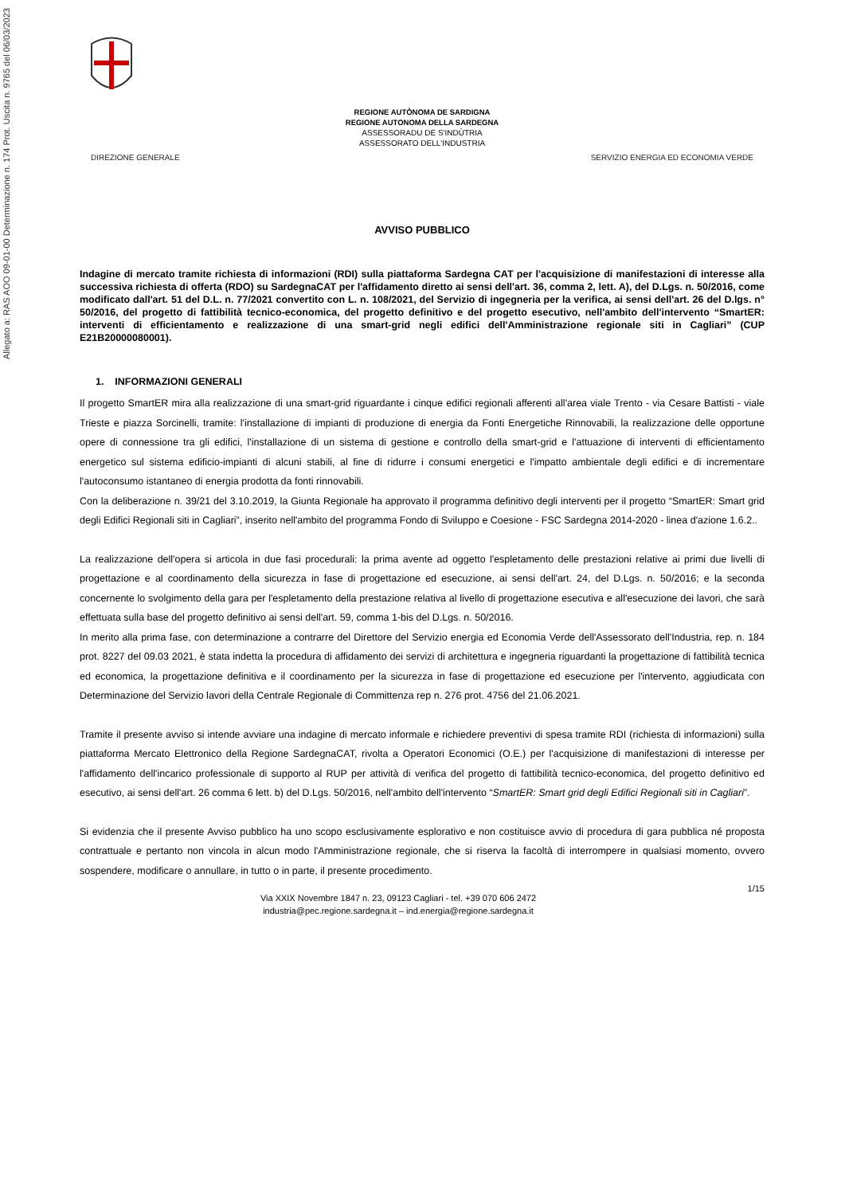Allegato a: RAS AOO 09-01-00 Determinazione n. 174 Prot. Uscita n. 9765 del 06/03/2023
REGIONE AUTÒNOMA DE SARDIGNA
REGIONE AUTONOMA DELLA SARDEGNA
ASSESSORADU DE S'INDÙTRIA
ASSESSORATO DELL'INDUSTRIA
DIREZIONE GENERALE SERVIZIO ENERGIA ED ECONOMIA VERDE
AVVISO PUBBLICO
Indagine di mercato tramite richiesta di informazioni (RDI) sulla piattaforma Sardegna CAT per l'acquisizione di manifestazioni di interesse alla successiva richiesta di offerta (RDO) su SardegnaCAT per l'affidamento diretto ai sensi dell'art. 36, comma 2, lett. A), del D.Lgs. n. 50/2016, come modificato dall'art. 51 del D.L. n. 77/2021 convertito con L. n. 108/2021, del Servizio di ingegneria per la verifica, ai sensi dell'art. 26 del D.lgs. n° 50/2016, del progetto di fattibilità tecnico-economica, del progetto definitivo e del progetto esecutivo, nell'ambito dell'intervento “SmartER: interventi di efficientamento e realizzazione di una smart-grid negli edifici dell'Amministrazione regionale siti in Cagliari” (CUP E21B20000080001).
1. INFORMAZIONI GENERALI
Il progetto SmartER mira alla realizzazione di una smart-grid riguardante i cinque edifici regionali afferenti all'area viale Trento - via Cesare Battisti - viale Trieste e piazza Sorcinelli, tramite: l'installazione di impianti di produzione di energia da Fonti Energetiche Rinnovabili, la realizzazione delle opportune opere di connessione tra gli edifici, l'installazione di un sistema di gestione e controllo della smart-grid e l'attuazione di interventi di efficientamento energetico sul sistema edificio-impianti di alcuni stabili, al fine di ridurre i consumi energetici e l'impatto ambientale degli edifici e di incrementare l'autoconsumo istantaneo di energia prodotta da fonti rinnovabili.
Con la deliberazione n. 39/21 del 3.10.2019, la Giunta Regionale ha approvato il programma definitivo degli interventi per il progetto “SmartER: Smart grid degli Edifici Regionali siti in Cagliari”, inserito nell'ambito del programma Fondo di Sviluppo e Coesione - FSC Sardegna 2014-2020 - linea d'azione 1.6.2..
La realizzazione dell'opera si articola in due fasi procedurali: la prima avente ad oggetto l'espletamento delle prestazioni relative ai primi due livelli di progettazione e al coordinamento della sicurezza in fase di progettazione ed esecuzione, ai sensi dell'art. 24, del D.Lgs. n. 50/2016; e la seconda concernente lo svolgimento della gara per l'espletamento della prestazione relativa al livello di progettazione esecutiva e all'esecuzione dei lavori, che sarà effettuata sulla base del progetto definitivo ai sensi dell'art. 59, comma 1-bis del D.Lgs. n. 50/2016.
In merito alla prima fase, con determinazione a contrarre del Direttore del Servizio energia ed Economia Verde dell'Assessorato dell'Industria, rep. n. 184 prot. 8227 del 09.03 2021, è stata indetta la procedura di affidamento dei servizi di architettura e ingegneria riguardanti la progettazione di fattibilità tecnica ed economica, la progettazione definitiva e il coordinamento per la sicurezza in fase di progettazione ed esecuzione per l'intervento, aggiudicata con Determinazione del Servizio lavori della Centrale Regionale di Committenza rep n. 276 prot. 4756 del 21.06.2021.
Tramite il presente avviso si intende avviare una indagine di mercato informale e richiedere preventivi di spesa tramite RDI (richiesta di informazioni) sulla piattaforma Mercato Elettronico della Regione SardegnaCAT, rivolta a Operatori Economici (O.E.) per l'acquisizione di manifestazioni di interesse per l'affidamento dell'incarico professionale di supporto al RUP per attività di verifica del progetto di fattibilità tecnico-economica, del progetto definitivo ed esecutivo, ai sensi dell'art. 26 comma 6 lett. b) del D.Lgs. 50/2016, nell'ambito dell'intervento “SmartER: Smart grid degli Edifici Regionali siti in Cagliari”.
Si evidenzia che il presente Avviso pubblico ha uno scopo esclusivamente esplorativo e non costituisce avvio di procedura di gara pubblica né proposta contrattuale e pertanto non vincola in alcun modo l'Amministrazione regionale, che si riserva la facoltà di interrompere in qualsiasi momento, ovvero sospendere, modificare o annullare, in tutto o in parte, il presente procedimento.
Via XXIX Novembre 1847 n. 23, 09123 Cagliari - tel. +39 070 606 2472
industria@pec.regione.sardegna.it – ind.energia@regione.sardegna.it
1/15